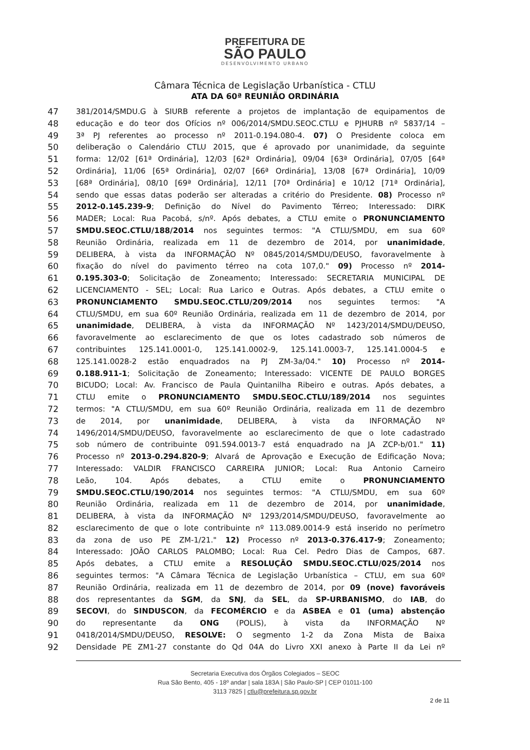PREFEITURA DE
SÃO PAULO
DESENVOLVIMENTO URBANO
Câmara Técnica de Legislação Urbanística - CTLU
ATA DA 60ª REUNIÃO ORDINÁRIA
47 381/2014/SMDU.G à SIURB referente a projetos de implantação de equipamentos de
48 educação e do teor dos Ofícios nº 006/2014/SMDU.SEOC.CTLU e PJHURB nº 5837/14 –
49 3ª PJ referentes ao processo nº 2011-0.194.080-4. 07) O Presidente coloca em
50 deliberação o Calendário CTLU 2015, que é aprovado por unanimidade, da seguinte
51 forma: 12/02 [61ª Ordinária], 12/03 [62ª Ordinária], 09/04 [63ª Ordinária], 07/05 [64ª
52 Ordinária], 11/06 [65ª Ordinária], 02/07 [66ª Ordinária], 13/08 [67ª Ordinária], 10/09
53 [68ª Ordinária], 08/10 [69ª Ordinária], 12/11 [70ª Ordinária] e 10/12 [71ª Ordinária],
54 sendo que essas datas poderão ser alteradas a critério do Presidente. 08) Processo nº
55 2012-0.145.239-9; Definição do Nível do Pavimento Térreo; Interessado: DIRK
56 MADER; Local: Rua Pacobá, s/nº. Após debates, a CTLU emite o PRONUNCIAMENTO
57 SMDU.SEOC.CTLU/188/2014 nos seguintes termos: "A CTLU/SMDU, em sua 60º
58 Reunião Ordinária, realizada em 11 de dezembro de 2014, por unanimidade,
59 DELIBERA, à vista da INFORMAÇÃO Nº 0845/2014/SMDU/DEUSO, favoravelmente à
60 fixação do nível do pavimento térreo na cota 107,0." 09) Processo nº 2014-
61 0.195.303-0; Solicitação de Zoneamento; Interessado: SECRETARIA MUNICIPAL DE
62 LICENCIAMENTO - SEL; Local: Rua Larico e Outras. Após debates, a CTLU emite o
63 PRONUNCIAMENTO SMDU.SEOC.CTLU/209/2014 nos seguintes termos: "A
64 CTLU/SMDU, em sua 60º Reunião Ordinária, realizada em 11 de dezembro de 2014, por
65 unanimidade, DELIBERA, à vista da INFORMAÇÃO Nº 1423/2014/SMDU/DEUSO,
66 favoravelmente ao esclarecimento de que os lotes cadastrado sob números de
67 contribuintes 125.141.0001-0, 125.141.0002-9, 125.141.0003-7, 125.141.0004-5 e
68 125.141.0028-2 estão enquadrados na PJ ZM-3a/04." 10) Processo nº 2014-
69 0.188.911-1; Solicitação de Zoneamento; Interessado: VICENTE DE PAULO BORGES
70 BICUDO; Local: Av. Francisco de Paula Quintanilha Ribeiro e outras. Após debates, a
71 CTLU emite o PRONUNCIAMENTO SMDU.SEOC.CTLU/189/2014 nos seguintes
72 termos: "A CTLU/SMDU, em sua 60º Reunião Ordinária, realizada em 11 de dezembro
73 de 2014, por unanimidade, DELIBERA, à vista da INFORMAÇÃO Nº
74 1496/2014/SMDU/DEUSO, favoravelmente ao esclarecimento de que o lote cadastrado
75 sob número de contribuinte 091.594.0013-7 está enquadrado na JA ZCP-b/01." 11)
76 Processo nº 2013-0.294.820-9; Alvará de Aprovação e Execução de Edificação Nova;
77 Interessado: VALDIR FRANCISCO CARREIRA JUNIOR; Local: Rua Antonio Carneiro
78 Leão, 104. Após debates, a CTLU emite o PRONUNCIAMENTO
79 SMDU.SEOC.CTLU/190/2014 nos seguintes termos: "A CTLU/SMDU, em sua 60º
80 Reunião Ordinária, realizada em 11 de dezembro de 2014, por unanimidade,
81 DELIBERA, à vista da INFORMAÇÃO Nº 1293/2014/SMDU/DEUSO, favoravelmente ao
82 esclarecimento de que o lote contribuinte nº 113.089.0014-9 está inserido no perímetro
83 da zona de uso PE ZM-1/21." 12) Processo nº 2013-0.376.417-9; Zoneamento;
84 Interessado: JOÃO CARLOS PALOMBO; Local: Rua Cel. Pedro Dias de Campos, 687.
85 Após debates, a CTLU emite a RESOLUÇÃO SMDU.SEOC.CTLU/025/2014 nos
86 seguintes termos: "A Câmara Técnica de Legislação Urbanística – CTLU, em sua 60º
87 Reunião Ordinária, realizada em 11 de dezembro de 2014, por 09 (nove) favoráveis
88 dos representantes da SGM, da SNJ, da SEL, da SP-URBANISMO, do IAB, do
89 SECOVI, do SINDUSCON, da FECOMÉRCIO e da ASBEA e 01 (uma) abstenção
90 do representante da ONG (POLIS), à vista da INFORMAÇÃO Nº
91 0418/2014/SMDU/DEUSO, RESOLVE: O segmento 1-2 da Zona Mista de Baixa
92 Densidade PE ZM1-27 constante do Qd 04A do Livro XXI anexo à Parte II da Lei nº
Secretaria Executiva dos Órgãos Colegiados – SEOC
Rua São Bento, 405 - 18º andar | sala 183A | São Paulo-SP | CEP 01011-100
3113 7825 | ctlu@prefeitura.sp.gov.br
2 de 11